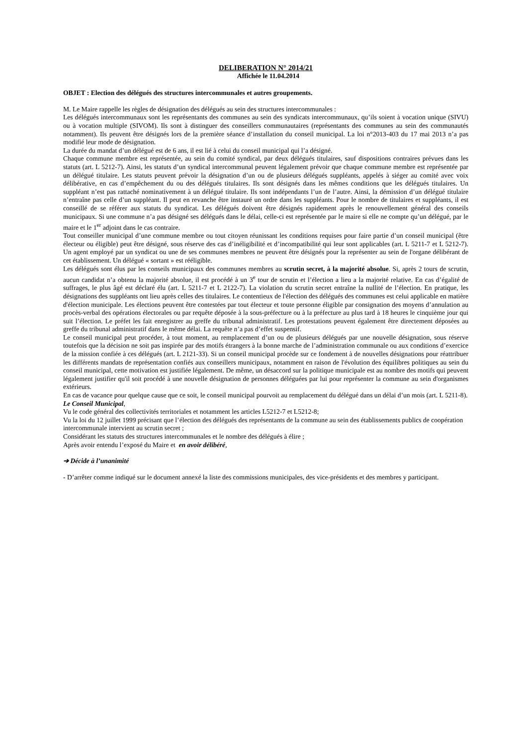DELIBERATION N° 2014/21
Affichée le 11.04.2014
OBJET : Election des délégués des structures intercommunales et autres groupements.
M. Le Maire rappelle les règles de désignation des délégués au sein des structures intercommunales :
Les délégués intercommunaux sont les représentants des communes au sein des syndicats intercommunaux, qu’ils soient à vocation unique (SIVU) ou à vocation multiple (SIVOM). Ils sont à distinguer des conseillers communautaires (représentants des communes au sein des communautés notamment). Ils peuvent être désignés lors de la première séance d’installation du conseil municipal. La loi n°2013-403 du 17 mai 2013 n’a pas modifié leur mode de désignation.
La durée du mandat d’un délégué est de 6 ans, il est lié à celui du conseil municipal qui l’a désigné.
Chaque commune membre est représentée, au sein du comité syndical, par deux délégués titulaires, sauf dispositions contraires prévues dans les statuts (art. L 5212-7). Ainsi, les statuts d’un syndical intercommunal peuvent légalement prévoir que chaque commune membre est représentée par un délégué titulaire. Les statuts peuvent prévoir la désignation d’un ou de plusieurs délégués suppléants, appelés à siéger au comité avec voix délibérative, en cas d’empêchement du ou des délégués titulaires. Ils sont désignés dans les mêmes conditions que les délégués titulaires. Un suppléant n’est pas rattaché nominativement à un délégué titulaire. Ils sont indépendants l’un de l’autre. Ainsi, la démission d’un délégué titulaire n’entraîne pas celle d’un suppléant. Il peut en revanche être instauré un ordre dans les suppléants. Pour le nombre de titulaires et suppléants, il est conseillé de se référer aux statuts du syndicat. Les délégués doivent être désignés rapidement après le renouvellement général des conseils municipaux. Si une commune n’a pas désigné ses délégués dans le délai, celle-ci est représentée par le maire si elle ne compte qu’un délégué, par le maire et le 1<sup>er</sup> adjoint dans le cas contraire.
Tout conseiller municipal d’une commune membre ou tout citoyen réunissant les conditions requises pour faire partie d’un conseil municipal (être électeur ou éligible) peut être désigné, sous réserve des cas d’inéligibilité et d’incompatibilité qui leur sont applicables (art. L 5211-7 et L 5212-7). Un agent employé par un syndicat ou une de ses communes membres ne peuvent être désignés pour la représenter au sein de l'organe délibérant de cet établissement. Un délégué « sortant » est rééligible.
Les délégués sont élus par les conseils municipaux des communes membres au scrutin secret, à la majorité absolue. Si, après 2 tours de scrutin, aucun candidat n’a obtenu la majorité absolue, il est procédé à un 3<sup>e</sup> tour de scrutin et l’élection a lieu a la majorité relative. En cas d’égalité de suffrages, le plus âgé est déclaré élu (art. L 5211-7 et L 2122-7). La violation du scrutin secret entraîne la nullité de l’élection. En pratique, les désignations des suppléants ont lieu après celles des titulaires. Le contentieux de l'élection des délégués des communes est celui applicable en matière d'élection municipale. Les élections peuvent être contestées par tout électeur et toute personne éligible par consignation des moyens d’annulation au procès-verbal des opérations électorales ou par requête déposée à la sous-préfecture ou à la préfecture au plus tard à 18 heures le cinquième jour qui suit l’élection. Le préfet les fait enregistrer au greffe du tribunal administratif. Les protestations peuvent également être directement déposées au greffe du tribunal administratif dans le même délai. La requête n’a pas d’effet suspensif.
Le conseil municipal peut procéder, à tout moment, au remplacement d’un ou de plusieurs délégués par une nouvelle désignation, sous réserve toutefois que la décision ne soit pas inspirée par des motifs étrangers à la bonne marche de l’administration communale ou aux conditions d’exercice de la mission confiée à ces délégués (art. L 2121-33). Si un conseil municipal procède sur ce fondement à de nouvelles désignations pour réattribuer les différents mandats de représentation confiés aux conseillers municipaux, notamment en raison de l'évolution des équilibres politiques au sein du conseil municipal, cette motivation est justifiée légalement. De même, un désaccord sur la politique municipale est au nombre des motifs qui peuvent légalement justifier qu'il soit procédé à une nouvelle désignation de personnes déléguées par lui pour représenter la commune au sein d'organismes extérieurs.
En cas de vacance pour quelque cause que ce soit, le conseil municipal pourvoit au remplacement du délégué dans un délai d’un mois (art. L 5211-8).
Le Conseil Municipal,
Vu le code général des collectivités territoriales et notamment les articles L5212-7 et L5212-8;
Vu la loi du 12 juillet 1999 précisant que l’élection des délégués des représentants de la commune au sein des établissements publics de coopération intercommunale intervient au scrutin secret ;
Considérant les statuts des structures intercommunales et le nombre des délégués à élire ;
Après avoir entendu l’exposé du Maire et en avoir délibéré,
➔ Décide à l’unanimité
- D’arrêter comme indiqué sur le document annexé la liste des commissions municipales, des vice-présidents et des membres y participant.